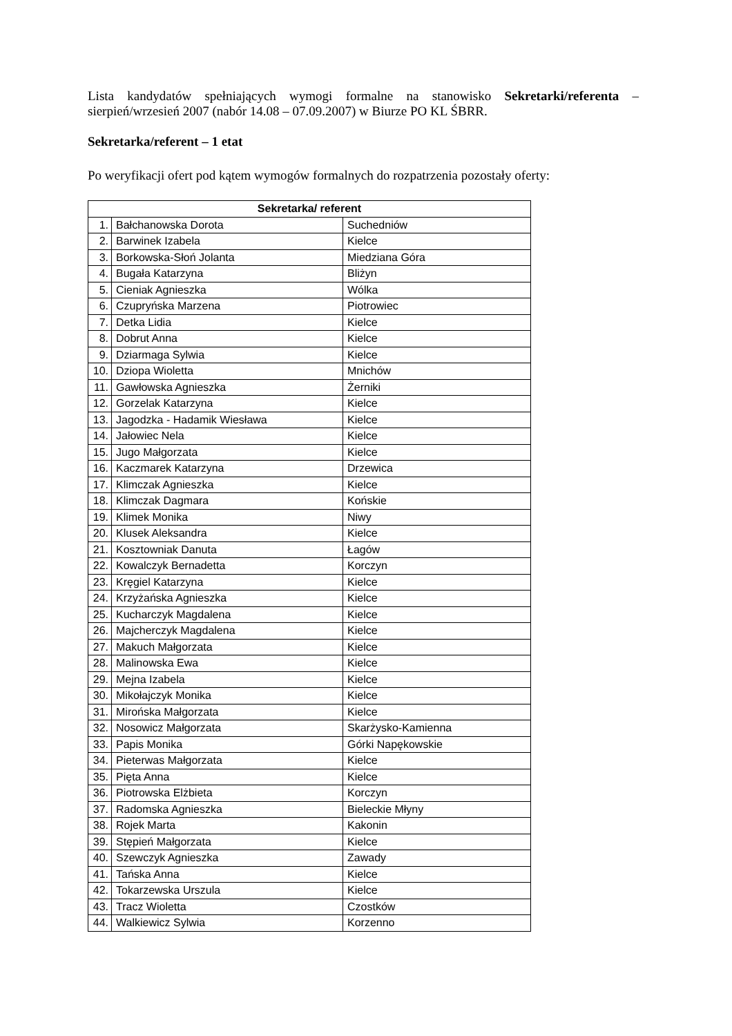Lista kandydatów spełniających wymogi formalne na stanowisko Sekretarki/referenta – sierpień/wrzesień 2007 (nabór 14.08 – 07.09.2007) w Biurze PO KL ŚBRR.
Sekretarka/referent – 1 etat
Po weryfikacji ofert pod kątem wymogów formalnych do rozpatrzenia pozostały oferty:
| Sekretarka/ referent | | |
| --- | --- | --- |
| 1. | Bałchanowska Dorota | Suchedniów |
| 2. | Barwinek Izabela | Kielce |
| 3. | Borkowska-Słoń Jolanta | Miedziana Góra |
| 4. | Bugała Katarzyna | Bliżyn |
| 5. | Cieniak Agnieszka | Wólka |
| 6. | Czupryńska Marzena | Piotrowiec |
| 7. | Detka Lidia | Kielce |
| 8. | Dobrut Anna | Kielce |
| 9. | Dziarmaga Sylwia | Kielce |
| 10. | Dziopa Wioletta | Mnichów |
| 11. | Gawłowska Agnieszka | Żerniki |
| 12. | Gorzelak Katarzyna | Kielce |
| 13. | Jagodzka - Hadamik Wiesława | Kielce |
| 14. | Jałowiec Nela | Kielce |
| 15. | Jugo Małgorzata | Kielce |
| 16. | Kaczmarek Katarzyna | Drzewica |
| 17. | Klimczak Agnieszka | Kielce |
| 18. | Klimczak Dagmara | Końskie |
| 19. | Klimek Monika | Niwy |
| 20. | Klusek Aleksandra | Kielce |
| 21. | Kosztowniak Danuta | Łagów |
| 22. | Kowalczyk Bernadetta | Korczyn |
| 23. | Kręgiel Katarzyna | Kielce |
| 24. | Krzyżańska Agnieszka | Kielce |
| 25. | Kucharczyk Magdalena | Kielce |
| 26. | Majcherczyk Magdalena | Kielce |
| 27. | Makuch Małgorzata | Kielce |
| 28. | Malinowska Ewa | Kielce |
| 29. | Mejna Izabela | Kielce |
| 30. | Mikołajczyk Monika | Kielce |
| 31. | Mirońska Małgorzata | Kielce |
| 32. | Nosowicz Małgorzata | Skarżysko-Kamienna |
| 33. | Papis Monika | Górki Napękowskie |
| 34. | Pieterwas Małgorzata | Kielce |
| 35. | Pięta Anna | Kielce |
| 36. | Piotrowska Elżbieta | Korczyn |
| 37. | Radomska Agnieszka | Bieleckie Młyny |
| 38. | Rojek Marta | Kakonin |
| 39. | Stępień Małgorzata | Kielce |
| 40. | Szewczyk Agnieszka | Zawady |
| 41. | Tańska Anna | Kielce |
| 42. | Tokarzewska Urszula | Kielce |
| 43. | Tracz Wioletta | Czostków |
| 44. | Walkiewicz Sylwia | Korzenno |